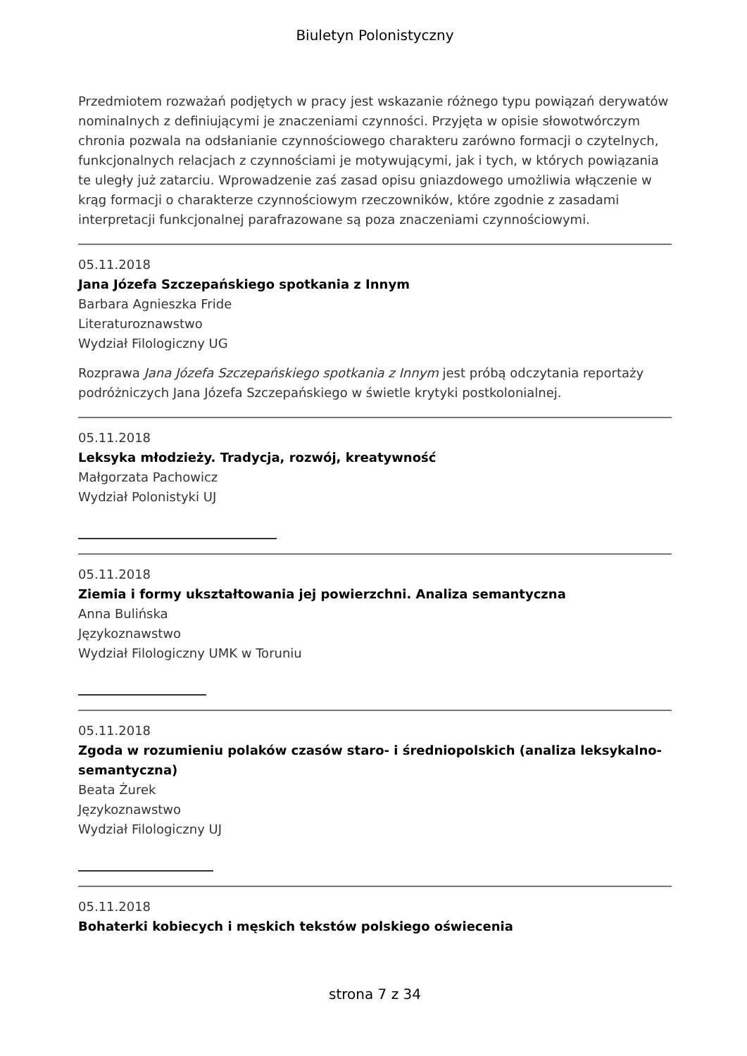Biuletyn Polonistyczny
Przedmiotem rozważań podjętych w pracy jest wskazanie różnego typu powiązań derywatów nominalnych z definiującymi je znaczeniami czynności. Przyjęta w opisie słowotwórczym chronia pozwala na odsłanianie czynnościowego charakteru zarówno formacji o czytelnych, funkcjonalnych relacjach z czynnościami je motywującymi, jak i tych, w których powiązania te uległy już zatarciu. Wprowadzenie zaś zasad opisu gniazdowego umożliwia włączenie w krąg formacji o charakterze czynnościowym rzeczowników, które zgodnie z zasadami interpretacji funkcjonalnej parafrazowane są poza znaczeniami czynnościowymi.
05.11.2018
Jana Józefa Szczepańskiego spotkania z Innym
Barbara Agnieszka Fride
Literaturoznawstwo
Wydział Filologiczny UG
Rozprawa Jana Józefa Szczepańskiego spotkania z Innym jest próbą odczytania reportaży podróżniczych Jana Józefa Szczepańskiego w świetle krytyki postkolonialnej.
05.11.2018
Leksyka młodzieży. Tradycja, rozwój, kreatywność
Małgorzata Pachowicz
Wydział Polonistyki UJ
05.11.2018
Ziemia i formy ukształtowania jej powierzchni. Analiza semantyczna
Anna Bulińska
Językoznawstwo
Wydział Filologiczny UMK w Toruniu
05.11.2018
Zgoda w rozumieniu polaków czasów staro- i średniopolskich (analiza leksykalno-semantyczna)
Beata Żurek
Językoznawstwo
Wydział Filologiczny UJ
05.11.2018
Bohaterki kobiecych i męskich tekstów polskiego oświecenia
strona 7 z 34